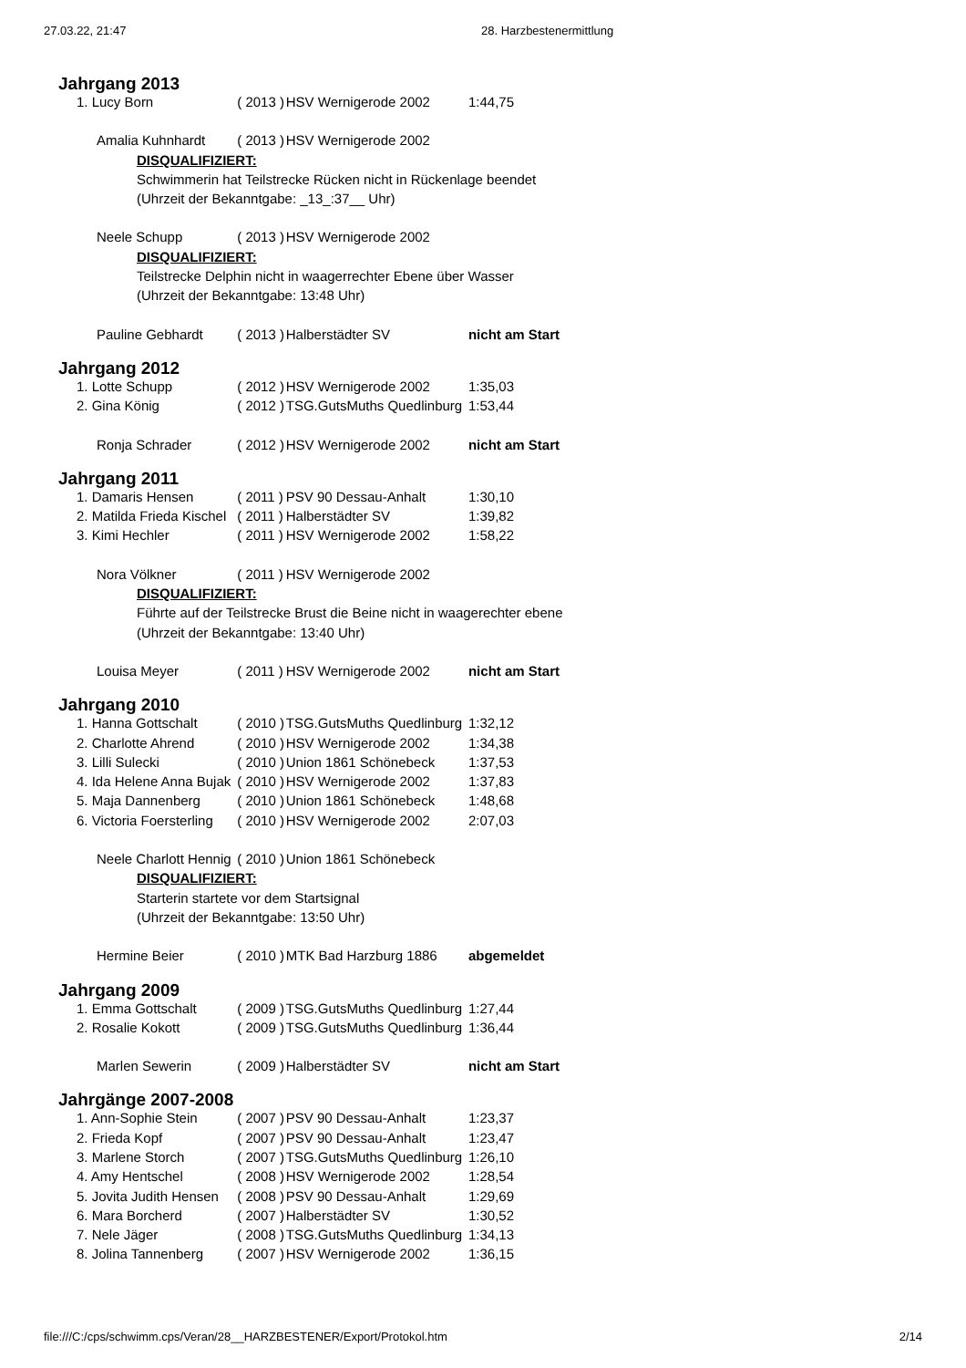27.03.22, 21:47 28. Harzbestenermittlung
| Jahrgang 2013 | | | |
| 1. Lucy Born | ( 2013 ) | HSV Wernigerode 2002 | 1:44,75 |
| Amalia Kuhnhardt | ( 2013 ) | HSV Wernigerode 2002 | |
| DISQUALIFIZIERT: | | | |
| Schwimmerin hat Teilstrecke Rücken nicht in Rückenlage beendet | | | |
| (Uhrzeit der Bekanntgabe: _13_:37__ Uhr) | | | |
| Neele Schupp | ( 2013 ) | HSV Wernigerode 2002 | |
| DISQUALIFIZIERT: | | | |
| Teilstrecke Delphin nicht in waagerrechter Ebene über Wasser | | | |
| (Uhrzeit der Bekanntgabe: 13:48 Uhr) | | | |
| Pauline Gebhardt | ( 2013 ) | Halberstädter SV | nicht am Start |
| Jahrgang 2012 | | | |
| 1. Lotte Schupp | ( 2012 ) | HSV Wernigerode 2002 | 1:35,03 |
| 2. Gina König | ( 2012 ) | TSG.GutsMuths Quedlinburg | 1:53,44 |
| Ronja Schrader | ( 2012 ) | HSV Wernigerode 2002 | nicht am Start |
| Jahrgang 2011 | | | |
| 1. Damaris Hensen | ( 2011 ) | PSV 90 Dessau-Anhalt | 1:30,10 |
| 2. Matilda Frieda Kischel | ( 2011 ) | Halberstädter SV | 1:39,82 |
| 3. Kimi Hechler | ( 2011 ) | HSV Wernigerode 2002 | 1:58,22 |
| Nora Völkner | ( 2011 ) | HSV Wernigerode 2002 | |
| DISQUALIFIZIERT: | | | |
| Führte auf der Teilstrecke Brust die Beine nicht in waagerechter ebene | | | |
| (Uhrzeit der Bekanntgabe: 13:40 Uhr) | | | |
| Louisa Meyer | ( 2011 ) | HSV Wernigerode 2002 | nicht am Start |
| Jahrgang 2010 | | | |
| 1. Hanna Gottschalt | ( 2010 ) | TSG.GutsMuths Quedlinburg | 1:32,12 |
| 2. Charlotte Ahrend | ( 2010 ) | HSV Wernigerode 2002 | 1:34,38 |
| 3. Lilli Sulecki | ( 2010 ) | Union 1861 Schönebeck | 1:37,53 |
| 4. Ida Helene Anna Bujak | ( 2010 ) | HSV Wernigerode 2002 | 1:37,83 |
| 5. Maja Dannenberg | ( 2010 ) | Union 1861 Schönebeck | 1:48,68 |
| 6. Victoria Foersterling | ( 2010 ) | HSV Wernigerode 2002 | 2:07,03 |
| Neele Charlott Hennig | ( 2010 ) | Union 1861 Schönebeck | |
| DISQUALIFIZIERT: | | | |
| Starterin startete vor dem Startsignal | | | |
| (Uhrzeit der Bekanntgabe: 13:50 Uhr) | | | |
| Hermine Beier | ( 2010 ) | MTK Bad Harzburg 1886 | abgemeldet |
| Jahrgang 2009 | | | |
| 1. Emma Gottschalt | ( 2009 ) | TSG.GutsMuths Quedlinburg | 1:27,44 |
| 2. Rosalie Kokott | ( 2009 ) | TSG.GutsMuths Quedlinburg | 1:36,44 |
| Marlen Sewerin | ( 2009 ) | Halberstädter SV | nicht am Start |
| Jahrgänge 2007-2008 | | | |
| 1. Ann-Sophie Stein | ( 2007 ) | PSV 90 Dessau-Anhalt | 1:23,37 |
| 2. Frieda Kopf | ( 2007 ) | PSV 90 Dessau-Anhalt | 1:23,47 |
| 3. Marlene Storch | ( 2007 ) | TSG.GutsMuths Quedlinburg | 1:26,10 |
| 4. Amy Hentschel | ( 2008 ) | HSV Wernigerode 2002 | 1:28,54 |
| 5. Jovita Judith Hensen | ( 2008 ) | PSV 90 Dessau-Anhalt | 1:29,69 |
| 6. Mara Borcherd | ( 2007 ) | Halberstädter SV | 1:30,52 |
| 7. Nele Jäger | ( 2008 ) | TSG.GutsMuths Quedlinburg | 1:34,13 |
| 8. Jolina Tannenberg | ( 2007 ) | HSV Wernigerode 2002 | 1:36,15 |
file:///C:/cps/schwimm.cps/Veran/28__HARZBESTENER/Export/Protokol.htm 2/14